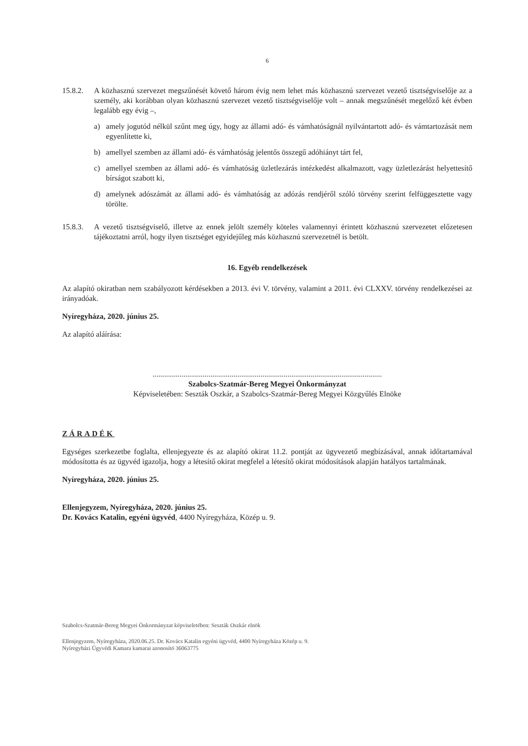6
15.8.2. A közhasznú szervezet megszűnését követő három évig nem lehet más közhasznú szervezet vezető tisztségviselője az a személy, aki korábban olyan közhasznú szervezet vezető tisztségviselője volt – annak megszűnését megelőző két évben legalább egy évig –,
a) amely jogutód nélkül szűnt meg úgy, hogy az állami adó- és vámhatóságnál nyilvántartott adó- és vámtartozását nem egyenlítette ki,
b) amellyel szemben az állami adó- és vámhatóság jelentős összegű adóhiányt tárt fel,
c) amellyel szemben az állami adó- és vámhatóság üzletlezárás intézkedést alkalmazott, vagy üzletlezárást helyettesítő bírságot szabott ki,
d) amelynek adószámát az állami adó- és vámhatóság az adózás rendjéről szóló törvény szerint felfüggesztette vagy törölte.
15.8.3. A vezető tisztségviselő, illetve az ennek jelölt személy köteles valamennyi érintett közhasznú szervezetet előzetesen tájékoztatni arról, hogy ilyen tisztséget egyidejűleg más közhasznú szervezetnél is betölt.
16. Egyéb rendelkezések
Az alapító okiratban nem szabályozott kérdésekben a 2013. évi V. törvény, valamint a 2011. évi CLXXV. törvény rendelkezései az irányadóak.
Nyíregyháza, 2020. június 25.
Az alapító aláírása:
.......................................................................................................................
Szabolcs-Szatmár-Bereg Megyei Önkormányzat
Képviseletében: Seszták Oszkár, a Szabolcs-Szatmár-Bereg Megyei Közgyűlés Elnöke
ZÁRADÉK
Egységes szerkezetbe foglalta, ellenjegyezte és az alapító okirat 11.2. pontját az ügyvezető megbízásával, annak időtartamával módosította és az ügyvéd igazolja, hogy a létesítő okirat megfelel a létesítő okirat módosítások alapján hatályos tartalmának.
Nyíregyháza, 2020. június 25.
Ellenjegyzem, Nyíregyháza, 2020. június 25.
Dr. Kovács Katalin, egyéni ügyvéd, 4400 Nyíregyháza, Közép u. 9.
Szabolcs-Szatmár-Bereg Megyei Önkormányzat képviseletében: Seszták Oszkár elnök
Ellenjegyzem, Nyíregyháza, 2020.06.25. Dr. Kovács Katalin egyéni ügyvéd, 4400 Nyíregyháza Közép u. 9.
Nyíregyházi Ügyvédi Kamara kamarai azonosító 36063775